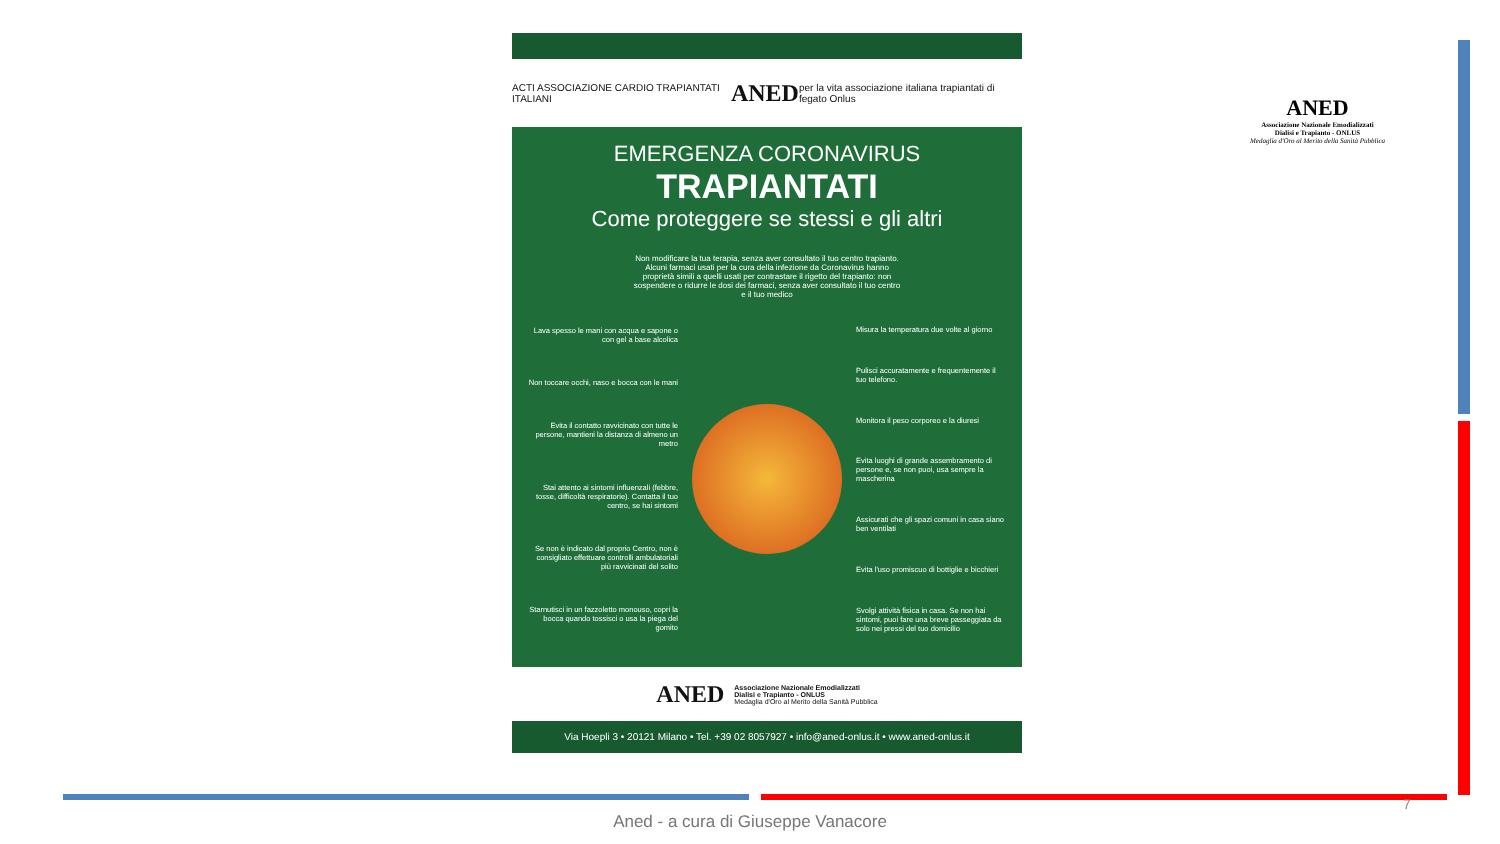ACTI ASSOCIAZIONE CARDIO TRAPIANTATI ITALIANI ANED per la vita associazione italiana trapiantati di fegato Onlus
EMERGENZA CORONAVIRUS
TRAPIANTATI
Come proteggere se stessi e gli altri
Non modificare la tua terapia, senza aver consultato il tuo centro trapianto. Alcuni farmaci usati per la cura della infezione da Coronavirus hanno proprietà simili a quelli usati per contrastare il rigetto del trapianto: non sospendere o ridurre le dosi dei farmaci, senza aver consultato il tuo centro e il tuo medico
Lava spesso le mani con acqua e sapone o con gel a base alcolica
Non toccare occhi, naso e bocca con le mani
Evita il contatto ravvicinato con tutte le persone, mantieni la distanza di almeno un metro
Stai attento ai sintomi influenzali (febbre, tosse, difficoltà respiratorie). Contatta il tuo centro, se hai sintomi
Se non è indicato dal proprio Centro, non è consigliato effettuare controlli ambulatoriali più ravvicinati del solito
Starnutisci in un fazzoletto monouso, copri la bocca quando tossisci o usa la piega del gomito
Misura la temperatura due volte al giorno
Pulisci accuratamente e frequentemente il tuo telefono.
Monitora il peso corporeo e la diuresi
Evita luoghi di grande assembramento di persone e, se non puoi, usa sempre la mascherina
Assicurati che gli spazi comuni in casa siano ben ventilati
Evita l'uso promiscuo di bottiglie e bicchieri
Svolgi attività fisica in casa. Se non hai sintomi, puoi fare una breve passeggiata da solo nei pressi del tuo domicilio
ANED Associazione Nazionale Emodializzati
Dialisi e Trapianto - ONLUS
Medaglia d'Oro al Merito della Sanità Pubblica
Via Hoepli 3 • 20121 Milano • Tel. +39 02 8057927 • info@aned-onlus.it • www.aned-onlus.it
ANED
Associazione Nazionale Emodializzati
Dialisi e Trapianto - ONLUS
Medaglia d'Oro al Merito della Sanità Pubblica
7
Aned - a cura di Giuseppe Vanacore